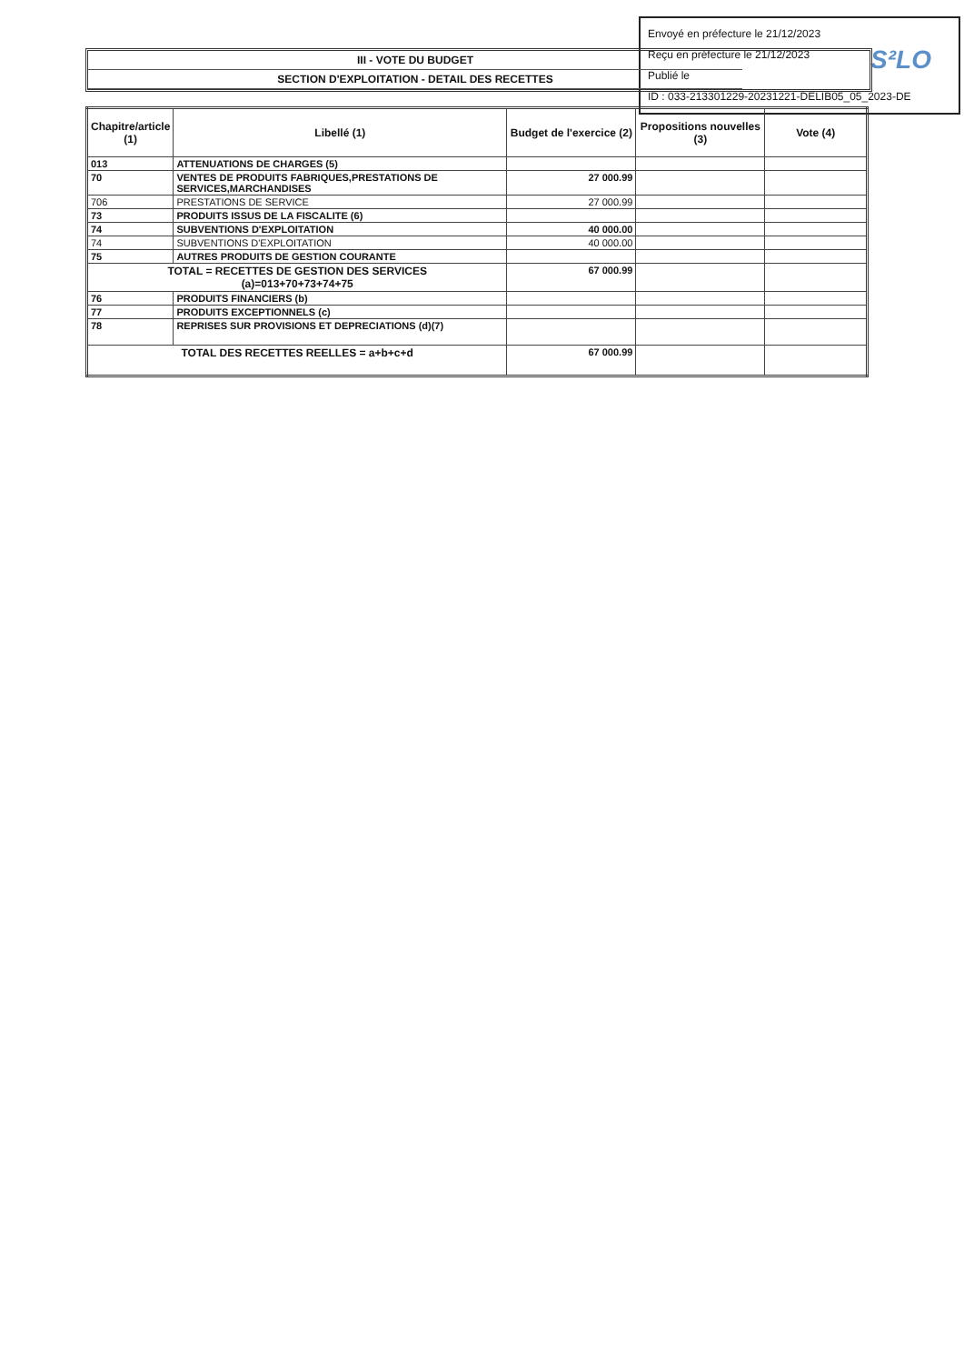Envoyé en préfecture le 21/12/2023
Reçu en préfecture le 21/12/2023
Publié le
ID : 033-213301229-20231221-DELIB05_05_2023-DE
S²LO
III - VOTE DU BUDGET
SECTION D'EXPLOITATION - DETAIL DES RECETTES
| Chapitre/article (1) | Libellé (1) | Budget de l'exercice (2) | Propositions nouvelles (3) | Vote (4) |
| --- | --- | --- | --- | --- |
| 013 | ATTENUATIONS DE CHARGES (5) | | | |
| 70 | VENTES DE PRODUITS FABRIQUES,PRESTATIONS DE SERVICES,MARCHANDISES | 27 000.99 | | |
| 706 | PRESTATIONS DE SERVICE | 27 000.99 | | |
| 73 | PRODUITS ISSUS DE LA FISCALITE (6) | | | |
| 74 | SUBVENTIONS D'EXPLOITATION | 40 000.00 | | |
| 74 | SUBVENTIONS D'EXPLOITATION | 40 000.00 | | |
| 75 | AUTRES PRODUITS DE GESTION COURANTE | | | |
| TOTAL = RECETTES DE GESTION DES SERVICES (a)=013+70+73+74+75 | | 67 000.99 | | |
| 76 | PRODUITS FINANCIERS (b) | | | |
| 77 | PRODUITS EXCEPTIONNELS (c) | | | |
| 78 | REPRISES SUR PROVISIONS ET DEPRECIATIONS (d)(7) | | | |
| TOTAL DES RECETTES REELLES = a+b+c+d | | 67 000.99 | | |